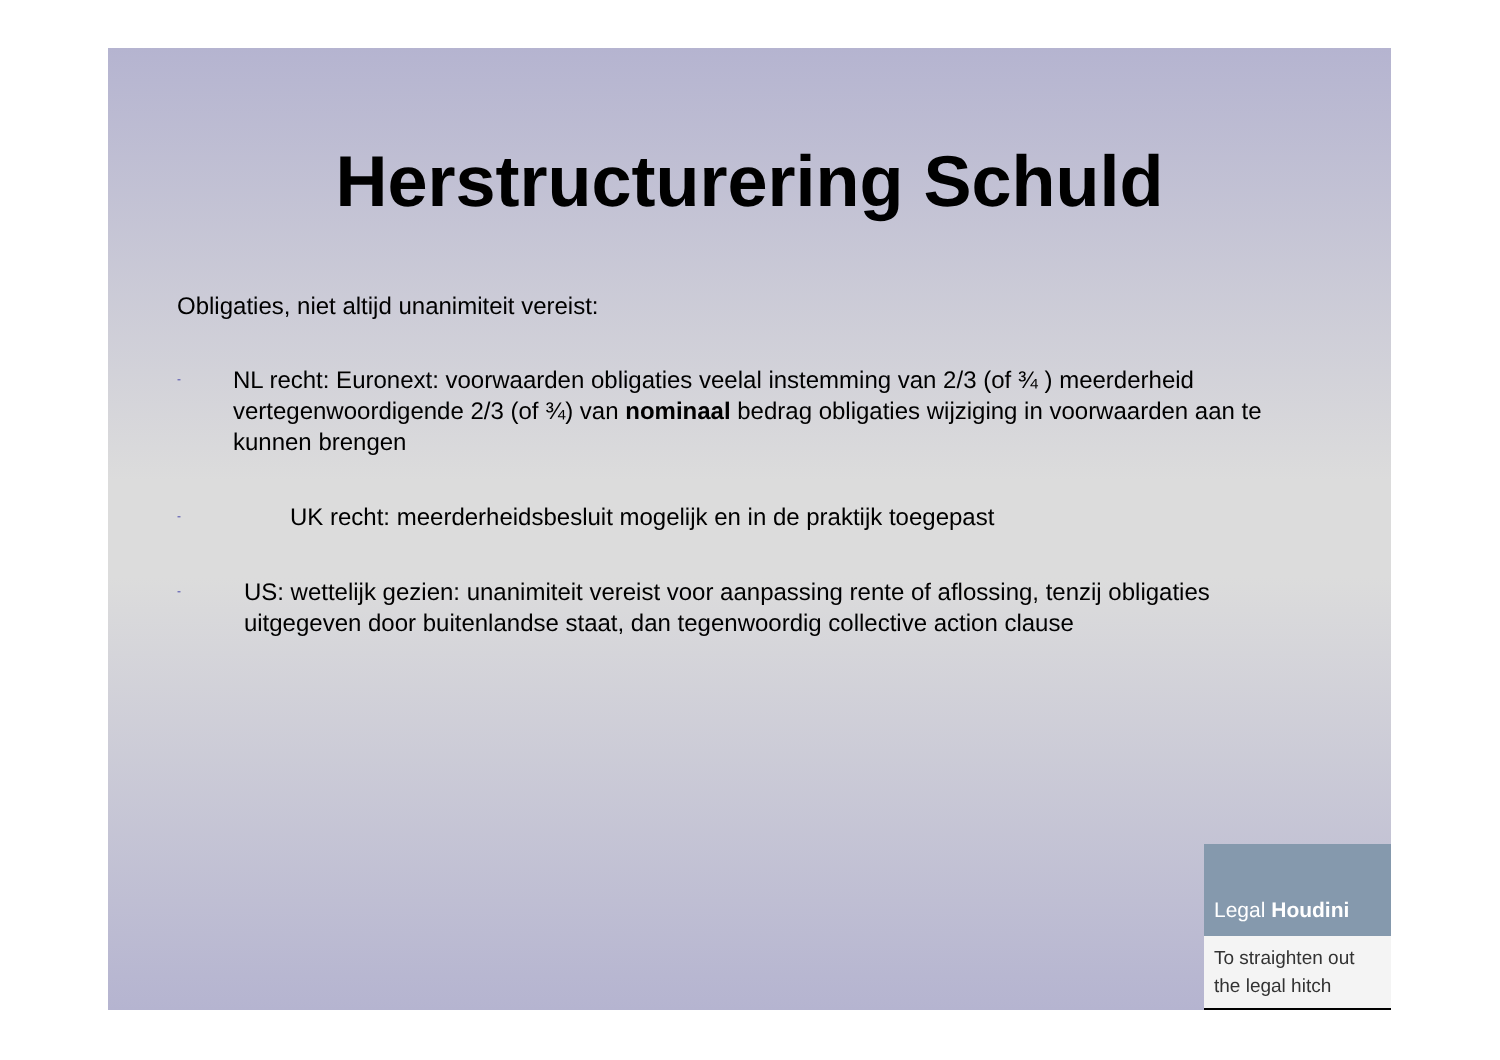Herstructurering Schuld
Obligaties, niet altijd unanimiteit vereist:
-
NL recht: Euronext: voorwaarden obligaties veelal instemming van 2/3 (of ¾ ) meerderheid vertegenwoordigende 2/3 (of ¾) van nominaal bedrag obligaties wijziging in voorwaarden aan te kunnen brengen
-
UK recht: meerderheidsbesluit mogelijk en in de praktijk toegepast
-
US: wettelijk gezien: unanimiteit vereist voor aanpassing rente of aflossing, tenzij obligaties uitgegeven door buitenlandse staat, dan tegenwoordig collective action clause
Legal Houdini
To straighten out
the legal hitch